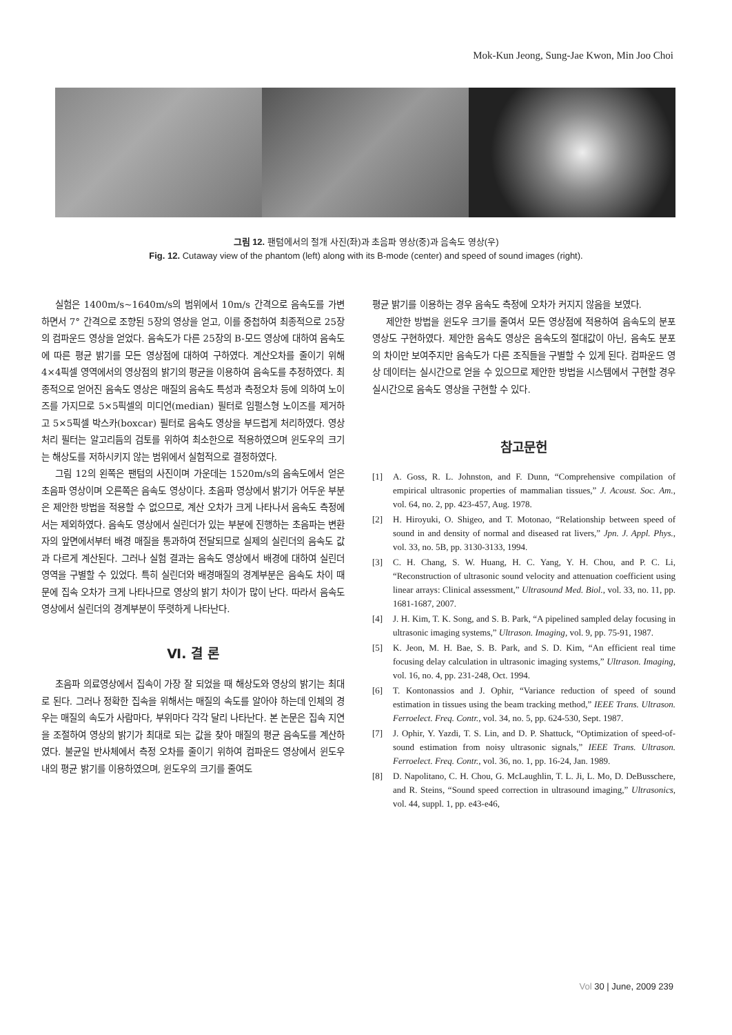Mok-Kun Jeong, Sung-Jae Kwon, Min Joo Choi
그림 12. 팬텀에서의 절개 사진(좌)과 초음파 영상(중)과 음속도 영상(우)
Fig. 12. Cutaway view of the phantom (left) along with its B-mode (center) and speed of sound images (right).
실험은 1400m/s~1640m/s의 범위에서 10m/s 간격으로 음속도를 가변하면서 7° 간격으로 조향된 5장의 영상을 얻고, 이를 중첩하여 최종적으로 25장의 컴파운드 영상을 얻었다. 음속도가 다른 25장의 B-모드 영상에 대하여 음속도에 따른 평균 밝기를 모든 영상점에 대하여 구하였다. 계산오차를 줄이기 위해 4×4픽셀 영역에서의 영상점의 밝기의 평균을 이용하여 음속도를 추정하였다. 최종적으로 얻어진 음속도 영상은 매질의 음속도 특성과 측정오차 등에 의하여 노이즈를 가지므로 5×5픽셀의 미디언(median) 필터로 임펄스형 노이즈를 제거하고 5×5픽셀 박스카(boxcar) 필터로 음속도 영상을 부드럽게 처리하였다. 영상처리 필터는 알고리듬의 검토를 위하여 최소한으로 적용하였으며 윈도우의 크기는 해상도를 저하시키지 않는 범위에서 실험적으로 결정하였다.
그림 12의 왼쪽은 팬텀의 사진이며 가운데는 1520m/s의 음속도에서 얻은 초음파 영상이며 오른쪽은 음속도 영상이다. 초음파 영상에서 밝기가 어두운 부분은 제안한 방법을 적용할 수 없으므로, 계산 오차가 크게 나타나서 음속도 측정에서는 제외하였다. 음속도 영상에서 실린더가 있는 부분에 진행하는 초음파는 변환자의 앞면에서부터 배경 매질을 통과하여 전달되므로 실제의 실린더의 음속도 값과 다르게 계산된다. 그러나 실험 결과는 음속도 영상에서 배경에 대하여 실린더 영역을 구별할 수 있었다. 특히 실린더와 배경매질의 경계부분은 음속도 차이 때문에 집속 오차가 크게 나타나므로 영상의 밝기 차이가 많이 난다. 따라서 음속도 영상에서 실린더의 경계부분이 뚜렷하게 나타난다.
Ⅵ. 결 론
초음파 의료영상에서 집속이 가장 잘 되었을 때 해상도와 영상의 밝기는 최대로 된다. 그러나 정확한 집속을 위해서는 매질의 속도를 알아야 하는데 인체의 경우는 매질의 속도가 사람마다, 부위마다 각각 달리 나타난다. 본 논문은 집속 지연을 조절하여 영상의 밝기가 최대로 되는 값을 찾아 매질의 평균 음속도를 계산하였다. 불균일 반사체에서 측정 오차를 줄이기 위하여 컴파운드 영상에서 윈도우 내의 평균 밝기를 이용하였으며, 윈도우의 크기를 줄여도
평균 밝기를 이용하는 경우 음속도 측정에 오차가 커지지 않음을 보였다.
제안한 방법을 윈도우 크기를 줄여서 모든 영상점에 적용하여 음속도의 분포 영상도 구현하였다. 제안한 음속도 영상은 음속도의 절대값이 아닌, 음속도 분포의 차이만 보여주지만 음속도가 다른 조직들을 구별할 수 있게 된다. 컴파운드 영상 데이터는 실시간으로 얻을 수 있으므로 제안한 방법을 시스템에서 구현할 경우 실시간으로 음속도 영상을 구현할 수 있다.
참고문헌
[1] A. Goss, R. L. Johnston, and F. Dunn, “Comprehensive compilation of empirical ultrasonic properties of mammalian tissues,” J. Acoust. Soc. Am., vol. 64, no. 2, pp. 423-457, Aug. 1978.
[2] H. Hiroyuki, O. Shigeo, and T. Motonao, “Relationship between speed of sound in and density of normal and diseased rat livers,” Jpn. J. Appl. Phys., vol. 33, no. 5B, pp. 3130-3133, 1994.
[3] C. H. Chang, S. W. Huang, H. C. Yang, Y. H. Chou, and P. C. Li, “Reconstruction of ultrasonic sound velocity and attenuation coefficient using linear arrays: Clinical assessment,” Ultrasound Med. Biol., vol. 33, no. 11, pp. 1681-1687, 2007.
[4] J. H. Kim, T. K. Song, and S. B. Park, “A pipelined sampled delay focusing in ultrasonic imaging systems,” Ultrason. Imaging, vol. 9, pp. 75-91, 1987.
[5] K. Jeon, M. H. Bae, S. B. Park, and S. D. Kim, “An efficient real time focusing delay calculation in ultrasonic imaging systems,” Ultrason. Imaging, vol. 16, no. 4, pp. 231-248, Oct. 1994.
[6] T. Kontonassios and J. Ophir, “Variance reduction of speed of sound estimation in tissues using the beam tracking method,” IEEE Trans. Ultrason. Ferroelect. Freq. Contr., vol. 34, no. 5, pp. 624-530, Sept. 1987.
[7] J. Ophir, Y. Yazdi, T. S. Lin, and D. P. Shattuck, “Optimization of speed-of-sound estimation from noisy ultrasonic signals,” IEEE Trans. Ultrason. Ferroelect. Freq. Contr., vol. 36, no. 1, pp. 16-24, Jan. 1989.
[8] D. Napolitano, C. H. Chou, G. McLaughlin, T. L. Ji, L. Mo, D. DeBusschere, and R. Steins, “Sound speed correction in ultrasound imaging,” Ultrasonics, vol. 44, suppl. 1, pp. e43-e46,
Vol 30 | June, 2009 239